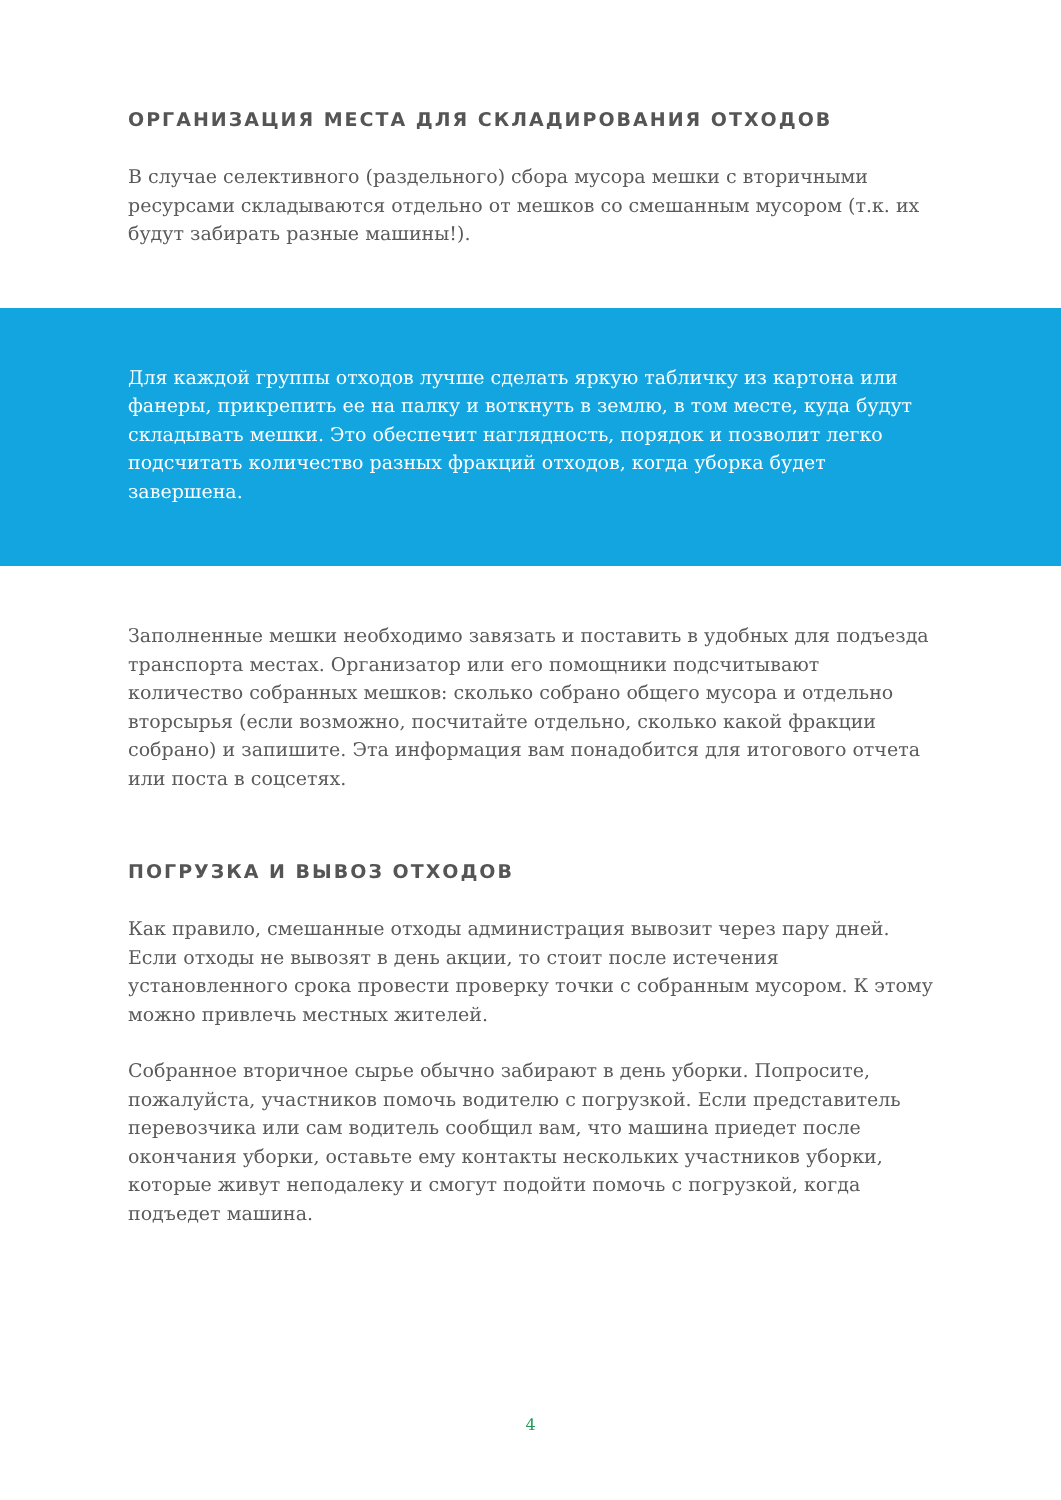ОРГАНИЗАЦИЯ МЕСТА ДЛЯ СКЛАДИРОВАНИЯ ОТХОДОВ
В случае селективного (раздельного) сбора мусора мешки с вторичными ресурсами складываются отдельно от мешков со смешанным мусором (т.к. их будут забирать разные машины!).
Для каждой группы отходов лучше сделать яркую табличку из картона или фанеры, прикрепить ее на палку и воткнуть в землю, в том месте, куда будут складывать мешки. Это обеспечит наглядность, порядок и позволит легко подсчитать количество разных фракций отходов, когда уборка будет завершена.
Заполненные мешки необходимо завязать и поставить в удобных для подъезда транспорта местах. Организатор или его помощники подсчитывают количество собранных мешков: сколько собрано общего мусора и отдельно вторсырья (если возможно, посчитайте отдельно, сколько какой фракции собрано) и запишите. Эта информация вам понадобится для итогового отчета или поста в соцсетях.
ПОГРУЗКА И ВЫВОЗ ОТХОДОВ
Как правило, смешанные отходы администрация вывозит через пару дней. Если отходы не вывозят в день акции, то стоит после истечения установленного срока провести проверку точки с собранным мусором. К этому можно привлечь местных жителей.
Собранное вторичное сырье обычно забирают в день уборки. Попросите, пожалуйста, участников помочь водителю с погрузкой. Если представитель перевозчика или сам водитель сообщил вам, что машина приедет после окончания уборки, оставьте ему контакты нескольких участников уборки, которые живут неподалеку и смогут подойти помочь с погрузкой, когда подъедет машина.
4